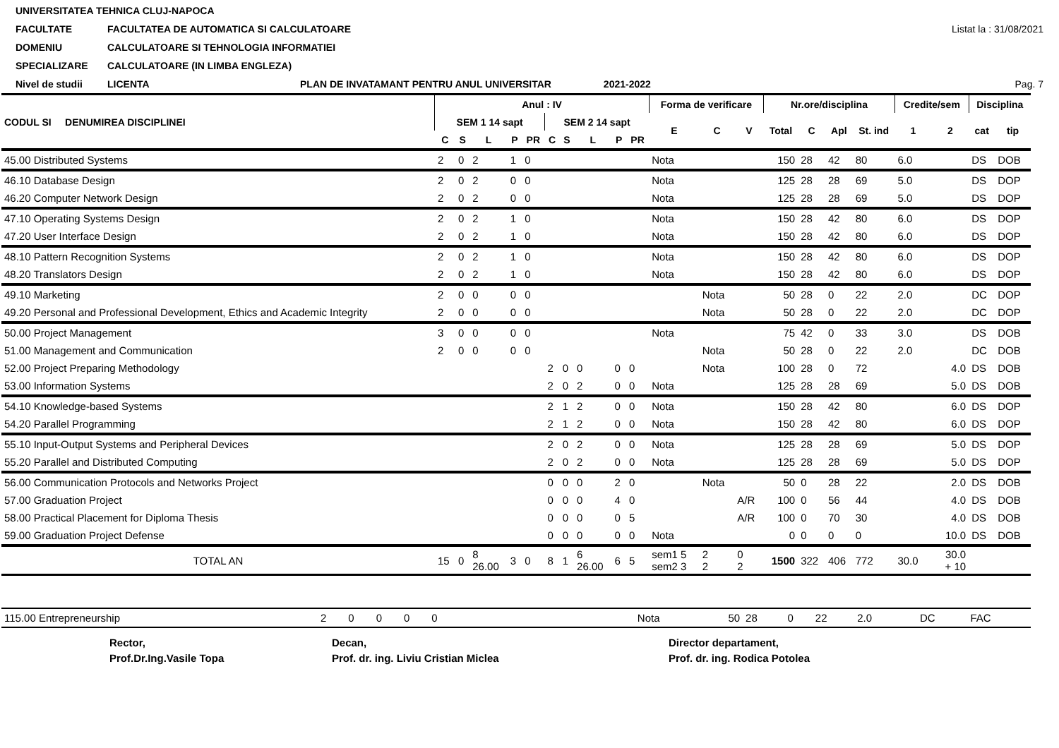UNIVERSITATEA TEHNICA CLUJ-NAPOCA
FACULTATE FACULTATEA DE AUTOMATICA SI CALCULATOARE
Listat la : 31/08/2021
DOMENIU CALCULATOARE SI TEHNOLOGIA INFORMATIEI
SPECIALIZARE CALCULATOARE (IN LIMBA ENGLEZA)
Nivel de studii LICENTA PLAN DE INVATAMANT PENTRU ANUL UNIVERSITAR 2021-2022
Pag. 7
| CODUL SI DENUMIREA DISCIPLINEI | Anul : IV | | | | | | | | | | Forma de verificare | | | Nr.ore/disciplina | | | | Credite/sem | | Disciplina | |
| --- | --- | --- | --- | --- | --- | --- | --- | --- | --- | --- | --- | --- | --- | --- | --- | --- | --- | --- | --- | --- | --- |
| | SEM 1 14 sapt | | | | | SEM 2 14 sapt | | | | | E | C | V | Total | C | Apl | St. ind | 1 | 2 | cat | tip |
| | C | S | L | P | PR | C | S | L | P | PR | | | | | | | | | | | |
| 45.00 Distributed Systems | 2 | 0 | 2 | 1 | 0 | | | | | | Nota | | | 150 | 28 | 42 | 80 | 6.0 | | DS | DOB |
| 46.10 Database Design | 2 | 0 | 2 | 0 | 0 | | | | | | Nota | | | 125 | 28 | 28 | 69 | 5.0 | | DS | DOP |
| 46.20 Computer Network Design | 2 | 0 | 2 | 0 | 0 | | | | | | Nota | | | 125 | 28 | 28 | 69 | 5.0 | | DS | DOP |
| 47.10 Operating Systems Design | 2 | 0 | 2 | 1 | 0 | | | | | | Nota | | | 150 | 28 | 42 | 80 | 6.0 | | DS | DOP |
| 47.20 User Interface Design | 2 | 0 | 2 | 1 | 0 | | | | | | Nota | | | 150 | 28 | 42 | 80 | 6.0 | | DS | DOP |
| 48.10 Pattern Recognition Systems | 2 | 0 | 2 | 1 | 0 | | | | | | Nota | | | 150 | 28 | 42 | 80 | 6.0 | | DS | DOP |
| 48.20 Translators Design | 2 | 0 | 2 | 1 | 0 | | | | | | Nota | | | 150 | 28 | 42 | 80 | 6.0 | | DS | DOP |
| 49.10 Marketing | 2 | 0 | 0 | 0 | 0 | | | | | | | Nota | | 50 | 28 | 0 | 22 | 2.0 | | DC | DOP |
| 49.20 Personal and Professional Development, Ethics and Academic Integrity | 2 | 0 | 0 | 0 | 0 | | | | | | | Nota | | 50 | 28 | 0 | 22 | 2.0 | | DC | DOP |
| 50.00 Project Management | 3 | 0 | 0 | 0 | 0 | | | | | | Nota | | | 75 | 42 | 0 | 33 | 3.0 | | DS | DOB |
| 51.00 Management and Communication | 2 | 0 | 0 | 0 | 0 | | | | | | | Nota | | 50 | 28 | 0 | 22 | 2.0 | | DC | DOB |
| 52.00 Project Preparing Methodology | | | | | | 2 | 0 | 0 | 0 | 0 | | Nota | | 100 | 28 | 0 | 72 | | 4.0 | DS | DOB |
| 53.00 Information Systems | | | | | | 2 | 0 | 2 | 0 | 0 | Nota | | | 125 | 28 | 28 | 69 | | 5.0 | DS | DOB |
| 54.10 Knowledge-based Systems | | | | | | 2 | 1 | 2 | 0 | 0 | Nota | | | 150 | 28 | 42 | 80 | | 6.0 | DS | DOP |
| 54.20 Parallel Programming | | | | | | 2 | 1 | 2 | 0 | 0 | Nota | | | 150 | 28 | 42 | 80 | | 6.0 | DS | DOP |
| 55.10 Input-Output Systems and Peripheral Devices | | | | | | 2 | 0 | 2 | 0 | 0 | Nota | | | 125 | 28 | 28 | 69 | | 5.0 | DS | DOP |
| 55.20 Parallel and Distributed Computing | | | | | | 2 | 0 | 2 | 0 | 0 | Nota | | | 125 | 28 | 28 | 69 | | 5.0 | DS | DOP |
| 56.00 Communication Protocols and Networks Project | | | | | | 0 | 0 | 0 | 2 | 0 | | Nota | | 50 | 0 | 28 | 22 | | 2.0 | DS | DOB |
| 57.00 Graduation Project | | | | | | 0 | 0 | 0 | 4 | 0 | | | A/R | 100 | 0 | 56 | 44 | | 4.0 | DS | DOB |
| 58.00 Practical Placement for Diploma Thesis | | | | | | 0 | 0 | 0 | 0 | 5 | | | A/R | 100 | 0 | 70 | 30 | | 4.0 | DS | DOB |
| 59.00 Graduation Project Defense | | | | | | 0 | 0 | 0 | 0 | 0 | Nota | | | 0 | 0 | 0 | 0 | | 10.0 | DS | DOB |
| TOTAL AN | 15 | 0 | 8 26.00 | 3 | 0 | 8 | 1 | 6 26.00 | 6 | 5 | sem1 5 sem2 3 | 2 2 | 0 2 | 1500 | 322 | 406 | 772 | 30.0 | 30.0 + 10 | | |
| 115.00 Entrepreneurship | 2 | 0 | 0 | 0 | 0 | | Nota | 50 | 28 | 0 | 22 | 2.0 | | DC | FAC |
Rector,
Prof.Dr.Ing.Vasile Topa
Decan,
Prof. dr. ing. Liviu Cristian Miclea
Director departament,
Prof. dr. ing. Rodica Potolea